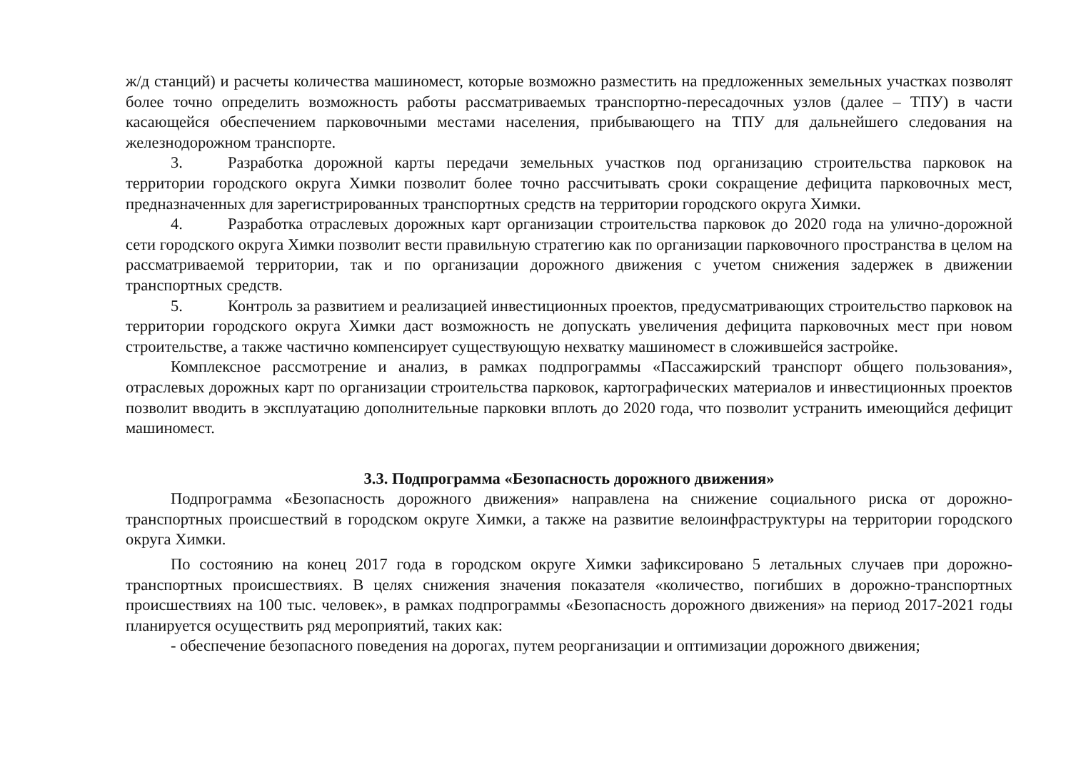ж/д станций) и расчеты количества машиномест, которые возможно разместить на предложенных земельных участках позволят более точно определить возможность работы рассматриваемых транспортно-пересадочных узлов (далее – ТПУ) в части касающейся обеспечением парковочными местами населения, прибывающего на ТПУ для дальнейшего следования на железнодорожном транспорте.
3. Разработка дорожной карты передачи земельных участков под организацию строительства парковок на территории городского округа Химки позволит более точно рассчитывать сроки сокращение дефицита парковочных мест, предназначенных для зарегистрированных транспортных средств на территории городского округа Химки.
4. Разработка отраслевых дорожных карт организации строительства парковок до 2020 года на улично-дорожной сети городского округа Химки позволит вести правильную стратегию как по организации парковочного пространства в целом на рассматриваемой территории, так и по организации дорожного движения с учетом снижения задержек в движении транспортных средств.
5. Контроль за развитием и реализацией инвестиционных проектов, предусматривающих строительство парковок на территории городского округа Химки даст возможность не допускать увеличения дефицита парковочных мест при новом строительстве, а также частично компенсирует существующую нехватку машиномест в сложившейся застройке.
Комплексное рассмотрение и анализ, в рамках подпрограммы «Пассажирский транспорт общего пользования», отраслевых дорожных карт по организации строительства парковок, картографических материалов и инвестиционных проектов позволит вводить в эксплуатацию дополнительные парковки вплоть до 2020 года, что позволит устранить имеющийся дефицит машиномест.
3.3. Подпрограмма «Безопасность дорожного движения»
Подпрограмма «Безопасность дорожного движения» направлена на снижение социального риска от дорожно-транспортных происшествий в городском округе Химки, а также на развитие велоинфраструктуры на территории городского округа Химки.
По состоянию на конец 2017 года в городском округе Химки зафиксировано 5 летальных случаев при дорожно-транспортных происшествиях. В целях снижения значения показателя «количество, погибших в дорожно-транспортных происшествиях на 100 тыс. человек», в рамках подпрограммы «Безопасность дорожного движения» на период 2017-2021 годы планируется осуществить ряд мероприятий, таких как:
- обеспечение безопасного поведения на дорогах, путем реорганизации и оптимизации дорожного движения;